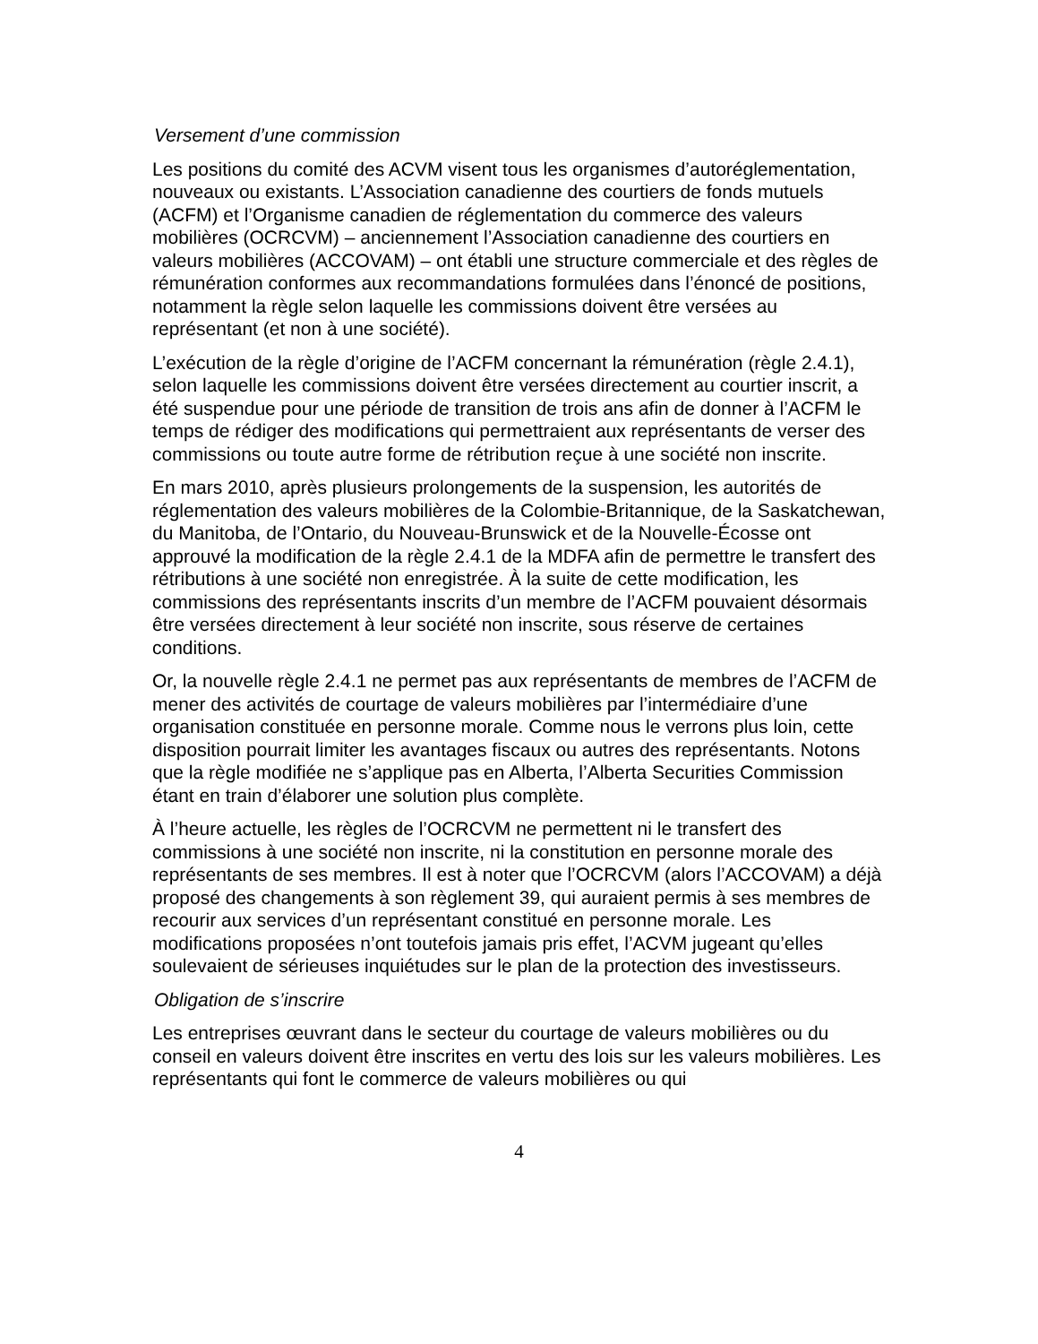Versement d’une commission
Les positions du comité des ACVM visent tous les organismes d’autoréglementation, nouveaux ou existants. L’Association canadienne des courtiers de fonds mutuels (ACFM) et l’Organisme canadien de réglementation du commerce des valeurs mobilières (OCRCVM) – anciennement l’Association canadienne des courtiers en valeurs mobilières (ACCOVAM) – ont établi une structure commerciale et des règles de rémunération conformes aux recommandations formulées dans l’énoncé de positions, notamment la règle selon laquelle les commissions doivent être versées au représentant (et non à une société).
L’exécution de la règle d’origine de l’ACFM concernant la rémunération (règle 2.4.1), selon laquelle les commissions doivent être versées directement au courtier inscrit, a été suspendue pour une période de transition de trois ans afin de donner à l’ACFM le temps de rédiger des modifications qui permettraient aux représentants de verser des commissions ou toute autre forme de rétribution reçue à une société non inscrite.
En mars 2010, après plusieurs prolongements de la suspension, les autorités de réglementation des valeurs mobilières de la Colombie-Britannique, de la Saskatchewan, du Manitoba, de l’Ontario, du Nouveau-Brunswick et de la Nouvelle-Écosse ont approuvé la modification de la règle 2.4.1 de la MDFA afin de permettre le transfert des rétributions à une société non enregistrée. À la suite de cette modification, les commissions des représentants inscrits d’un membre de l’ACFM pouvaient désormais être versées directement à leur société non inscrite, sous réserve de certaines conditions.
Or, la nouvelle règle 2.4.1 ne permet pas aux représentants de membres de l’ACFM de mener des activités de courtage de valeurs mobilières par l’intermédiaire d’une organisation constituée en personne morale. Comme nous le verrons plus loin, cette disposition pourrait limiter les avantages fiscaux ou autres des représentants. Notons que la règle modifiée ne s’applique pas en Alberta, l’Alberta Securities Commission étant en train d’élaborer une solution plus complète.
À l’heure actuelle, les règles de l’OCRCVM ne permettent ni le transfert des commissions à une société non inscrite, ni la constitution en personne morale des représentants de ses membres. Il est à noter que l’OCRCVM (alors l’ACCOVAM) a déjà proposé des changements à son règlement 39, qui auraient permis à ses membres de recourir aux services d’un représentant constitué en personne morale. Les modifications proposées n’ont toutefois jamais pris effet, l’ACVM jugeant qu’elles soulevaient de sérieuses inquiétudes sur le plan de la protection des investisseurs.
Obligation de s’inscrire
Les entreprises œuvrant dans le secteur du courtage de valeurs mobilières ou du conseil en valeurs doivent être inscrites en vertu des lois sur les valeurs mobilières. Les représentants qui font le commerce de valeurs mobilières ou qui
4